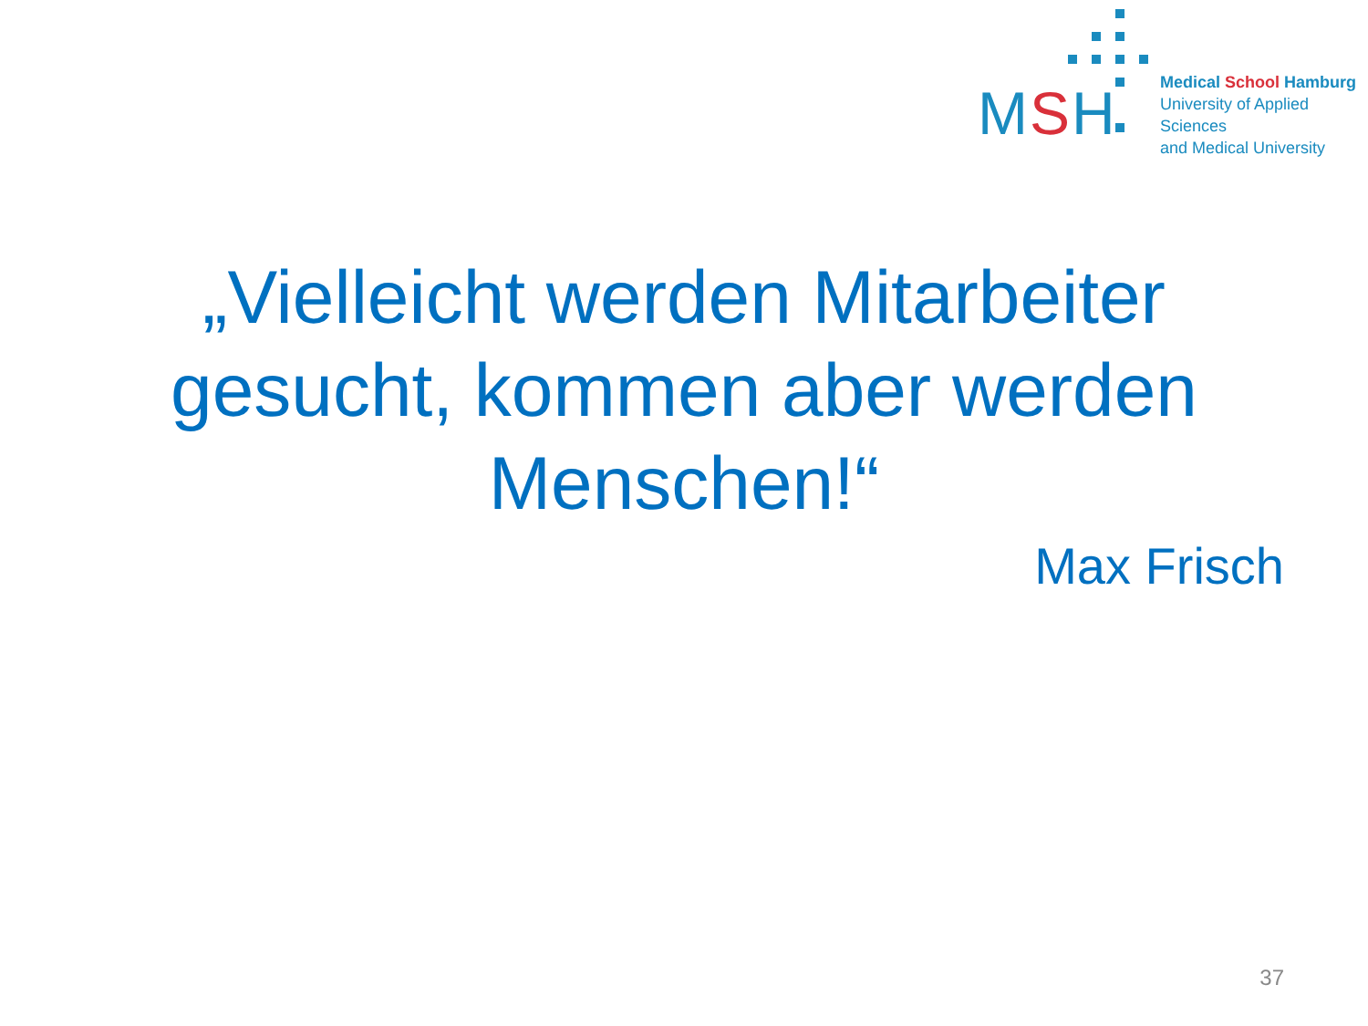MSH
Medical School Hamburg
University of Applied Sciences
and Medical University
„Vielleicht werden Mitarbeiter
gesucht, kommen aber werden
Menschen!“
Max Frisch
37